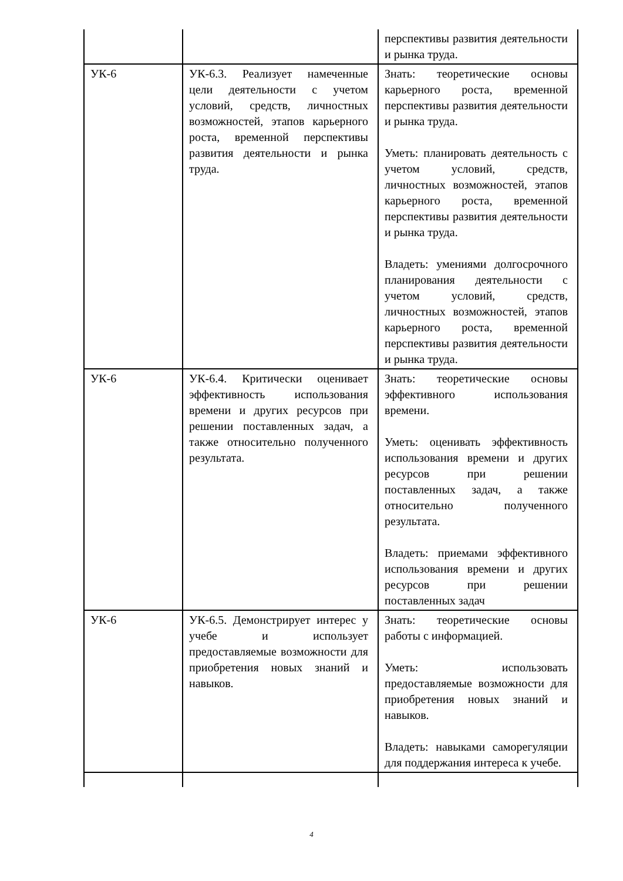| | | перспективы развития деятельности и рынка труда. |
| УК-6 | УК-6.3. Реализует намеченные цели деятельности с учетом условий, средств, личностных возможностей, этапов карьерного роста, временной перспективы развития деятельности и рынка труда. | Знать: теоретические основы карьерного роста, временной перспективы развития деятельности и рынка труда. Уметь: планировать деятельность с учетом условий, средств, личностных возможностей, этапов карьерного роста, временной перспективы развития деятельности и рынка труда. Владеть: умениями долгосрочного планирования деятельности с учетом условий, средств, личностных возможностей, этапов карьерного роста, временной перспективы развития деятельности и рынка труда. |
| УК-6 | УК-6.4. Критически оценивает эффективность использования времени и других ресурсов при решении поставленных задач, а также относительно полученного результата. | Знать: теоретические основы эффективного использования времени. Уметь: оценивать эффективность использования времени и других ресурсов при решении поставленных задач, а также относительно полученного результата. Владеть: приемами эффективного использования времени и других ресурсов при решении поставленных задач |
| УК-6 | УК-6.5. Демонстрирует интерес у учебе и использует предоставляемые возможности для приобретения новых знаний и навыков. | Знать: теоретические основы работы с информацией. Уметь: использовать предоставляемые возможности для приобретения новых знаний и навыков. Владеть: навыками саморегуляции для поддержания интереса к учебе. |
4